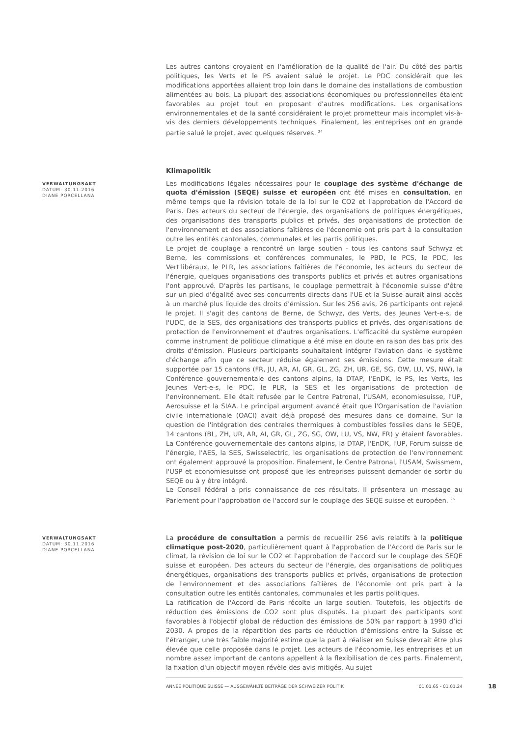Les autres cantons croyaient en l'amélioration de la qualité de l'air. Du côté des partis politiques, les Verts et le PS avaient salué le projet. Le PDC considérait que les modifications apportées allaient trop loin dans le domaine des installations de combustion alimentées au bois. La plupart des associations économiques ou professionnelles étaient favorables au projet tout en proposant d'autres modifications. Les organisations environnementales et de la santé considéraient le projet prometteur mais incomplet vis-à-vis des derniers développements techniques. Finalement, les entreprises ont en grande partie salué le projet, avec quelques réserves. <sup>24</sup>
Klimapolitik
VERWALTUNGSAKT
DATUM: 30.11.2016
DIANE PORCELLANA
Les modifications légales nécessaires pour le couplage des système d'échange de quota d'émission (SEQE) suisse et européen ont été mises en consultation, en même temps que la révision totale de la loi sur le CO2 et l'approbation de l'Accord de Paris. Des acteurs du secteur de l'énergie, des organisations de politiques énergétiques, des organisations des transports publics et privés, des organisations de protection de l'environnement et des associations faîtières de l'économie ont pris part à la consultation outre les entités cantonales, communales et les partis politiques.
Le projet de couplage a rencontré un large soutien - tous les cantons sauf Schwyz et Berne, les commissions et conférences communales, le PBD, le PCS, le PDC, les Vert'libéraux, le PLR, les associations faîtières de l'économie, les acteurs du secteur de l'énergie, quelques organisations des transports publics et privés et autres organisations l'ont approuvé. D'après les partisans, le couplage permettrait à l'économie suisse d'être sur un pied d'égalité avec ses concurrents directs dans l'UE et la Suisse aurait ainsi accès à un marché plus liquide des droits d'émission. Sur les 256 avis, 26 participants ont rejeté le projet. Il s'agit des cantons de Berne, de Schwyz, des Verts, des Jeunes Vert-e-s, de l'UDC, de la SES, des organisations des transports publics et privés, des organisations de protection de l'environnement et d'autres organisations. L'efficacité du système européen comme instrument de politique climatique a été mise en doute en raison des bas prix des droits d'émission. Plusieurs participants souhaitaient intégrer l'aviation dans le système d'échange afin que ce secteur réduise également ses émissions. Cette mesure était supportée par 15 cantons (FR, JU, AR, AI, GR, GL, ZG, ZH, UR, GE, SG, OW, LU, VS, NW), la Conférence gouvernementale des cantons alpins, la DTAP, l'EnDK, le PS, les Verts, les Jeunes Vert-e-s, le PDC, le PLR, la SES et les organisations de protection de l'environnement. Elle était refusée par le Centre Patronal, l'USAM, economiesuisse, l'UP, Aerosuisse et la SIAA. Le principal argument avancé était que l'Organisation de l'aviation civile internationale (OACI) avait déjà proposé des mesures dans ce domaine. Sur la question de l'intégration des centrales thermiques à combustibles fossiles dans le SEQE, 14 cantons (BL, ZH, UR, AR, AI, GR, GL, ZG, SG, OW, LU, VS, NW, FR) y étaient favorables. La Conférence gouvernementale des cantons alpins, la DTAP, l'EnDK, l'UP, Forum suisse de l'énergie, l'AES, la SES, Swisselectric, les organisations de protection de l'environnement ont également approuvé la proposition. Finalement, le Centre Patronal, l'USAM, Swissmem, l'USP et economiesuisse ont proposé que les entreprises puissent demander de sortir du SEQE ou à y être intégré.
Le Conseil fédéral a pris connaissance de ces résultats. Il présentera un message au Parlement pour l'approbation de l'accord sur le couplage des SEQE suisse et européen. <sup>25</sup>
VERWALTUNGSAKT
DATUM: 30.11.2016
DIANE PORCELLANA
La procédure de consultation a permis de recueillir 256 avis relatifs à la politique climatique post-2020, particulièrement quant à l'approbation de l'Accord de Paris sur le climat, la révision de loi sur le CO2 et l'approbation de l'accord sur le couplage des SEQE suisse et européen. Des acteurs du secteur de l'énergie, des organisations de politiques énergétiques, organisations des transports publics et privés, organisations de protection de l'environnement et des associations faîtières de l'économie ont pris part à la consultation outre les entités cantonales, communales et les partis politiques.
La ratification de l'Accord de Paris récolte un large soutien. Toutefois, les objectifs de réduction des émissions de CO2 sont plus disputés. La plupart des participants sont favorables à l'objectif global de réduction des émissions de 50% par rapport à 1990 d’ici 2030. A propos de la répartition des parts de réduction d'émissions entre la Suisse et l'étranger, une très faible majorité estime que la part à réaliser en Suisse devrait être plus élevée que celle proposée dans le projet. Les acteurs de l'économie, les entreprises et un nombre assez important de cantons appellent à la flexibilisation de ces parts. Finalement, la fixation d'un objectif moyen révèle des avis mitigés. Au sujet
ANNÉE POLITIQUE SUISSE — AUSGEWÄHLTE BEITRÄGE DER SCHWEIZER POLITIK 01.01.65 - 01.01.24
18